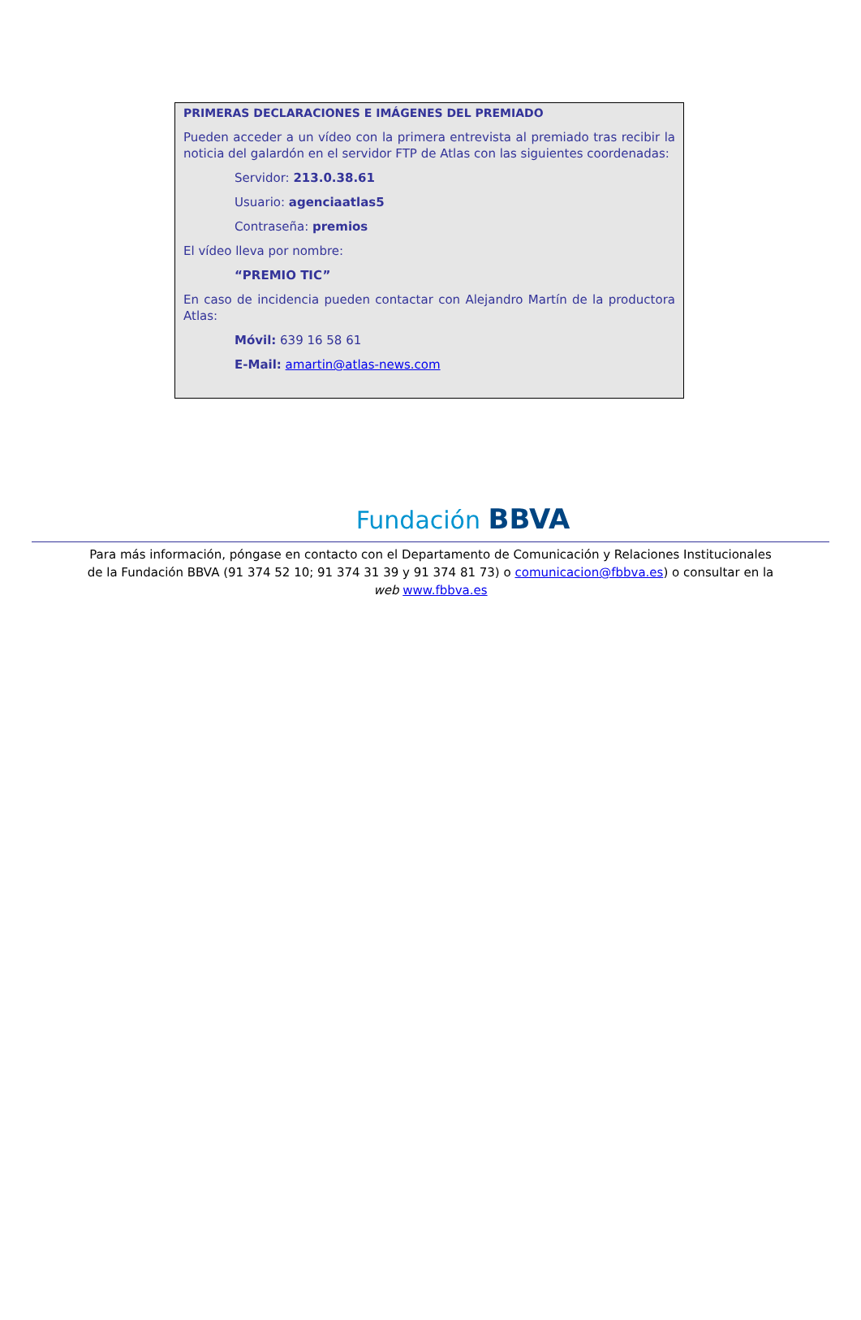PRIMERAS DECLARACIONES E IMÁGENES DEL PREMIADO
Pueden acceder a un vídeo con la primera entrevista al premiado tras recibir la noticia del galardón en el servidor FTP de Atlas con las siguientes coordenadas:
Servidor: 213.0.38.61
Usuario: agenciaatlas5
Contraseña: premios
El vídeo lleva por nombre:
“PREMIO TIC”
En caso de incidencia pueden contactar con Alejandro Martín de la productora Atlas:
Móvil: 639 16 58 61
E-Mail: amartin@atlas-news.com
Fundación BBVA
Para más información, póngase en contacto con el Departamento de Comunicación y Relaciones Institucionales de la Fundación BBVA (91 374 52 10; 91 374 31 39 y 91 374 81 73) o comunicacion@fbbva.es) o consultar en la web www.fbbva.es